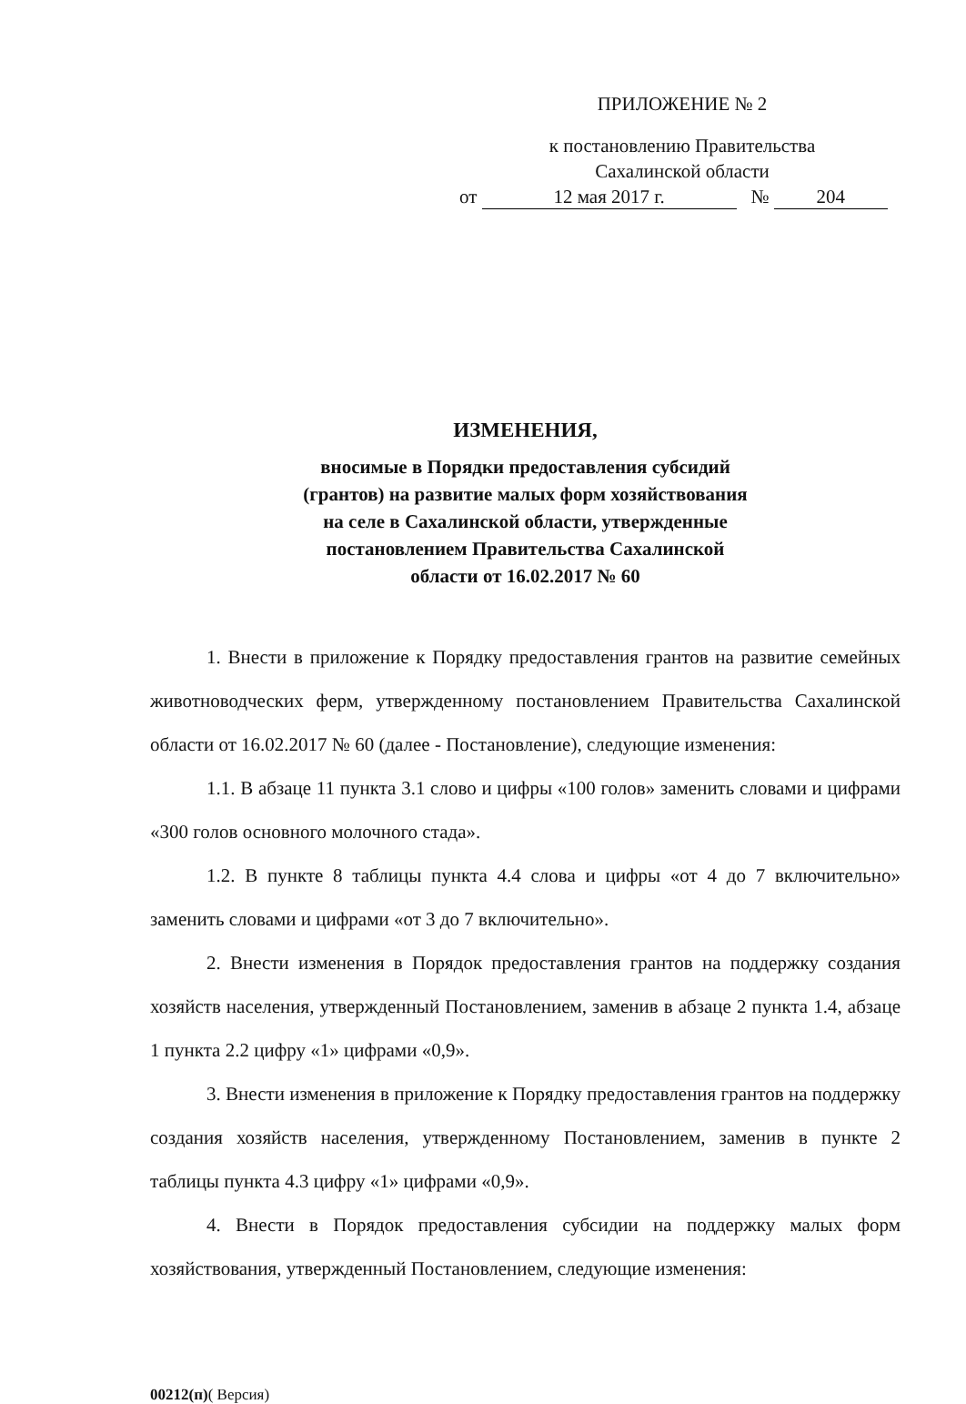ПРИЛОЖЕНИЕ № 2
к постановлению Правительства
Сахалинской области
от 12 мая 2017 г. № 204
ИЗМЕНЕНИЯ,
вносимые в Порядки предоставления субсидий
(грантов) на развитие малых форм хозяйствования
на селе в Сахалинской области, утвержденные
постановлением Правительства Сахалинской
области от 16.02.2017 № 60
1. Внести в приложение к Порядку предоставления грантов на развитие семейных животноводческих ферм, утвержденному постановлением Правительства Сахалинской области от 16.02.2017 № 60 (далее - Постановление), следующие изменения:
1.1. В абзаце 11 пункта 3.1 слово и цифры «100 голов» заменить словами и цифрами «300 голов основного молочного стада».
1.2. В пункте 8 таблицы пункта 4.4 слова и цифры «от 4 до 7 включительно» заменить словами и цифрами «от 3 до 7 включительно».
2. Внести изменения в Порядок предоставления грантов на поддержку создания хозяйств населения, утвержденный Постановлением, заменив в абзаце 2 пункта 1.4, абзаце 1 пункта 2.2 цифру «1» цифрами «0,9».
3. Внести изменения в приложение к Порядку предоставления грантов на поддержку создания хозяйств населения, утвержденному Постановлением, заменив в пункте 2 таблицы пункта 4.3 цифру «1» цифрами «0,9».
4. Внести в Порядок предоставления субсидии на поддержку малых форм хозяйствования, утвержденный Постановлением, следующие изменения:
00212(п)( Версия)